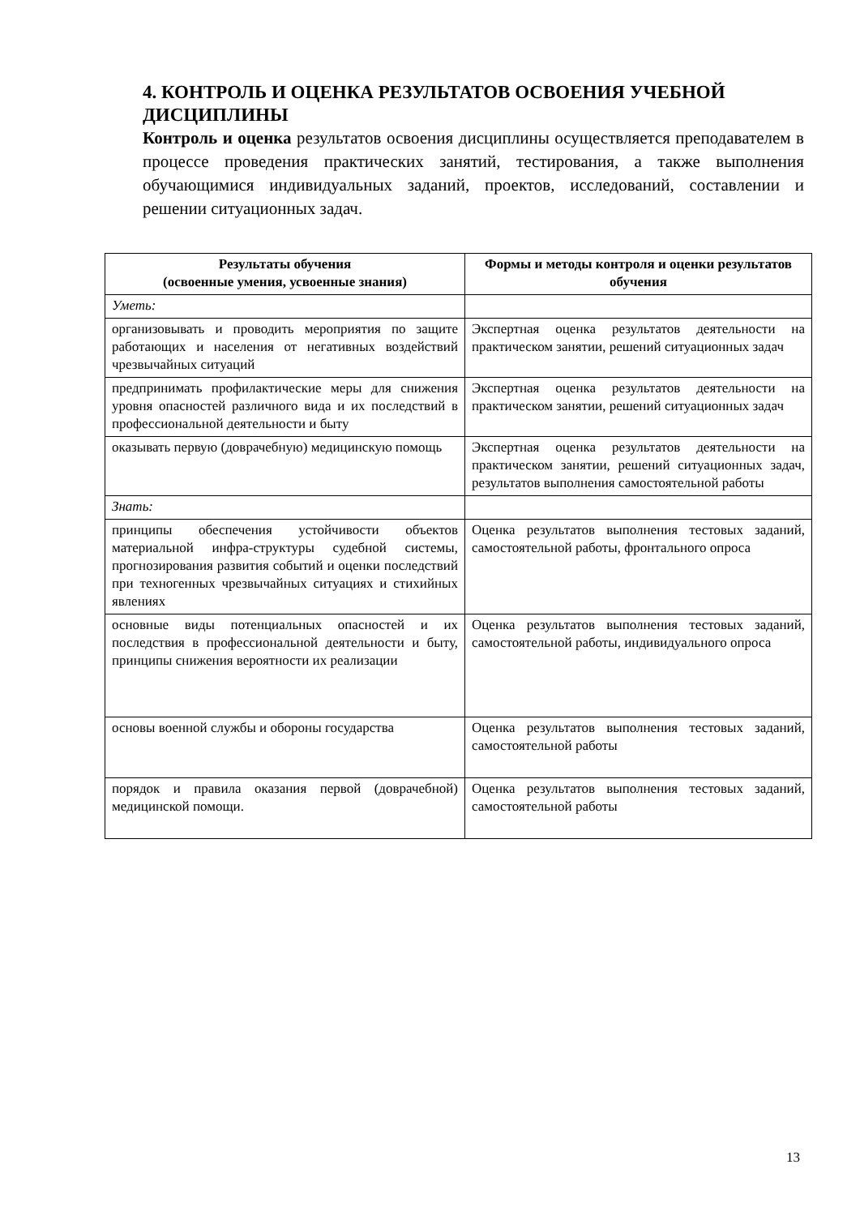4. КОНТРОЛЬ И ОЦЕНКА РЕЗУЛЬТАТОВ ОСВОЕНИЯ УЧЕБНОЙ ДИСЦИПЛИНЫ
Контроль и оценка результатов освоения дисциплины осуществляется преподавателем в процессе проведения практических занятий, тестирования, а также выполнения обучающимися индивидуальных заданий, проектов, исследований, составлении и решении ситуационных задач.
| Результаты обучения (освоенные умения, усвоенные знания) | Формы и методы контроля и оценки результатов обучения |
| --- | --- |
| Уметь: | |
| организовывать и проводить мероприятия по защите работающих и населения от негативных воздействий чрезвычайных ситуаций | Экспертная оценка результатов деятельности на практическом занятии, решений ситуационных задач |
| предпринимать профилактические меры для снижения уровня опасностей различного вида и их последствий в профессиональной деятельности и быту | Экспертная оценка результатов деятельности на практическом занятии, решений ситуационных задач |
| оказывать первую (доврачебную) медицинскую помощь | Экспертная оценка результатов деятельности на практическом занятии, решений ситуационных задач, результатов выполнения самостоятельной работы |
| Знать: | |
| принципы обеспечения устойчивости объектов материальной инфра-структуры судебной системы, прогнозирования развития событий и оценки последствий при техногенных чрезвычайных ситуациях и стихийных явлениях | Оценка результатов выполнения тестовых заданий, самостоятельной работы, фронтального опроса |
| основные виды потенциальных опасностей и их последствия в профессиональной деятельности и быту, принципы снижения вероятности их реализации | Оценка результатов выполнения тестовых заданий, самостоятельной работы, индивидуального опроса |
| основы военной службы и обороны государства | Оценка результатов выполнения тестовых заданий, самостоятельной работы |
| порядок и правила оказания первой (доврачебной) медицинской помощи. | Оценка результатов выполнения тестовых заданий, самостоятельной работы |
13